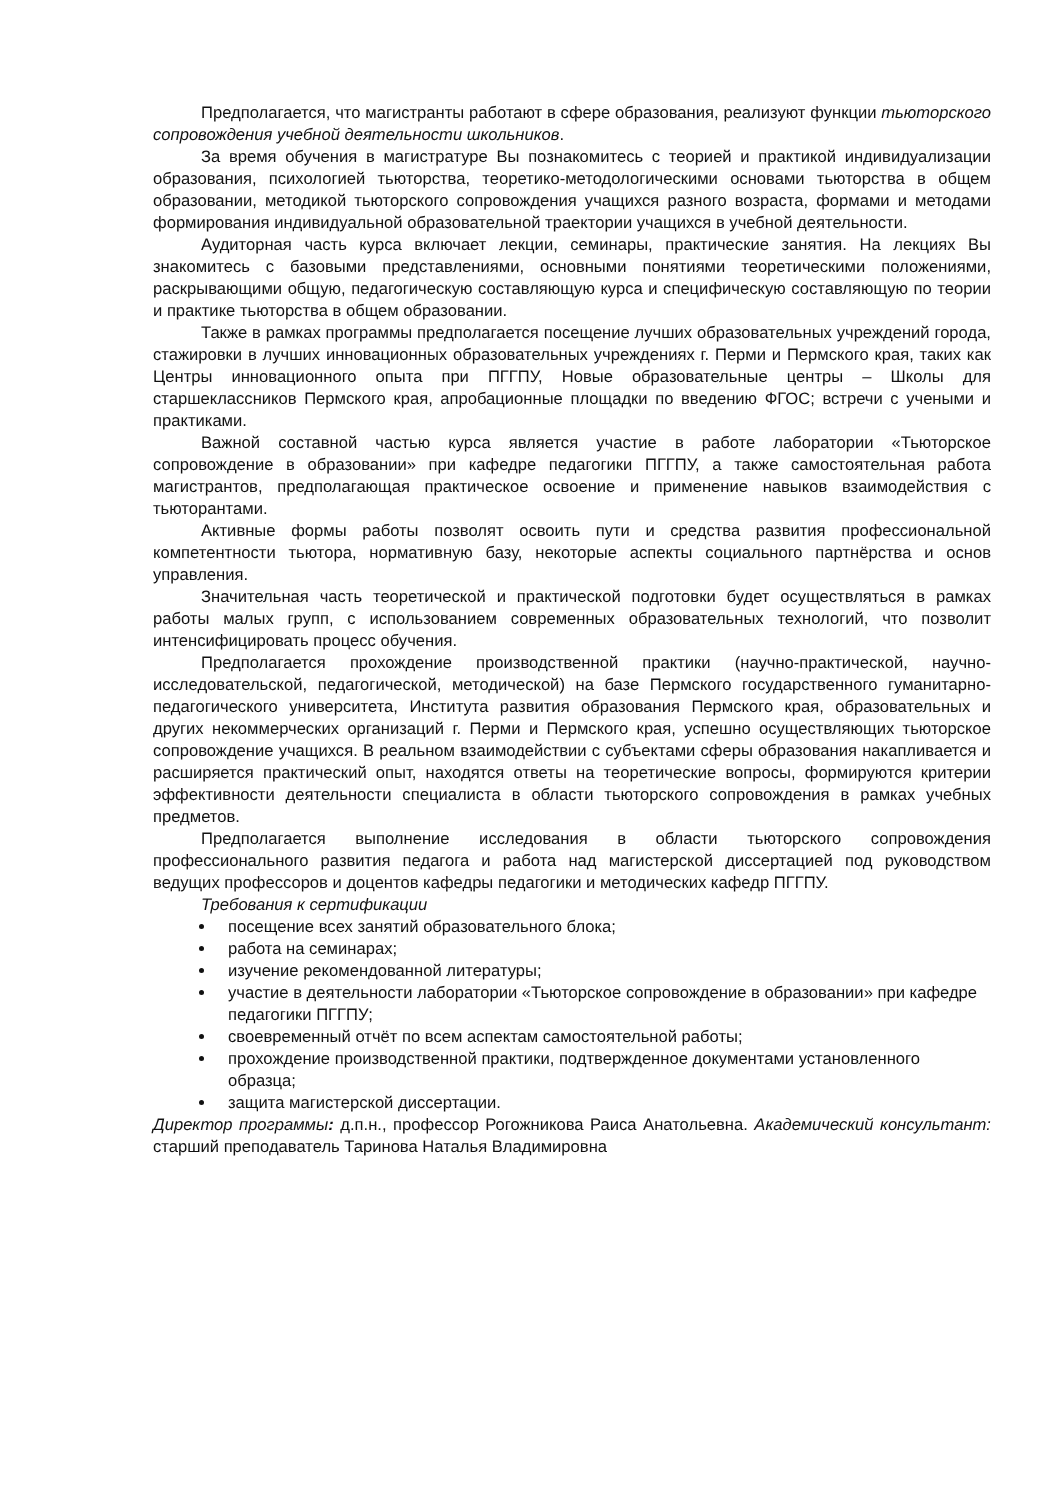Предполагается, что магистранты работают в сфере образования, реализуют функции тьюторского сопровождения учебной деятельности школьников.
За время обучения в магистратуре Вы познакомитесь с теорией и практикой индивидуализации образования, психологией тьюторства, теоретико-методологическими основами тьюторства в общем образовании, методикой тьюторского сопровождения учащихся разного возраста, формами и методами формирования индивидуальной образовательной траектории учащихся в учебной деятельности.
Аудиторная часть курса включает лекции, семинары, практические занятия. На лекциях Вы знакомитесь с базовыми представлениями, основными понятиями теоретическими положениями, раскрывающими общую, педагогическую составляющую курса и специфическую составляющую по теории и практике тьюторства в общем образовании.
Также в рамках программы предполагается посещение лучших образовательных учреждений города, стажировки в лучших инновационных образовательных учреждениях г. Перми и Пермского края, таких как Центры инновационного опыта при ПГГПУ, Новые образовательные центры – Школы для старшеклассников Пермского края, апробационные площадки по введению ФГОС; встречи с учеными и практиками.
Важной составной частью курса является участие в работе лаборатории «Тьюторское сопровождение в образовании» при кафедре педагогики ПГГПУ, а также самостоятельная работа магистрантов, предполагающая практическое освоение и применение навыков взаимодействия с тьюторантами.
Активные формы работы позволят освоить пути и средства развития профессиональной компетентности тьютора, нормативную базу, некоторые аспекты социального партнёрства и основ управления.
Значительная часть теоретической и практической подготовки будет осуществляться в рамках работы малых групп, с использованием современных образовательных технологий, что позволит интенсифицировать процесс обучения.
Предполагается прохождение производственной практики (научно-практической, научно-исследовательской, педагогической, методической) на базе Пермского государственного гуманитарно-педагогического университета, Института развития образования Пермского края, образовательных и других некоммерческих организаций г. Перми и Пермского края, успешно осуществляющих тьюторское сопровождение учащихся. В реальном взаимодействии с субъектами сферы образования накапливается и расширяется практический опыт, находятся ответы на теоретические вопросы, формируются критерии эффективности деятельности специалиста в области тьюторского сопровождения в рамках учебных предметов.
Предполагается выполнение исследования в области тьюторского сопровождения профессионального развития педагога и работа над магистерской диссертацией под руководством ведущих профессоров и доцентов кафедры педагогики и методических кафедр ПГГПУ.
Требования к сертификации
посещение всех занятий образовательного блока;
работа на семинарах;
изучение рекомендованной литературы;
участие в деятельности лаборатории «Тьюторское сопровождение в образовании» при кафедре педагогики ПГГПУ;
своевременный отчёт по всем аспектам самостоятельной работы;
прохождение производственной практики, подтвержденное документами установленного образца;
защита магистерской диссертации.
Директор программы: д.п.н., профессор Рогожникова Раиса Анатольевна. Академический консультант: старший преподаватель Таринова Наталья Владимировна